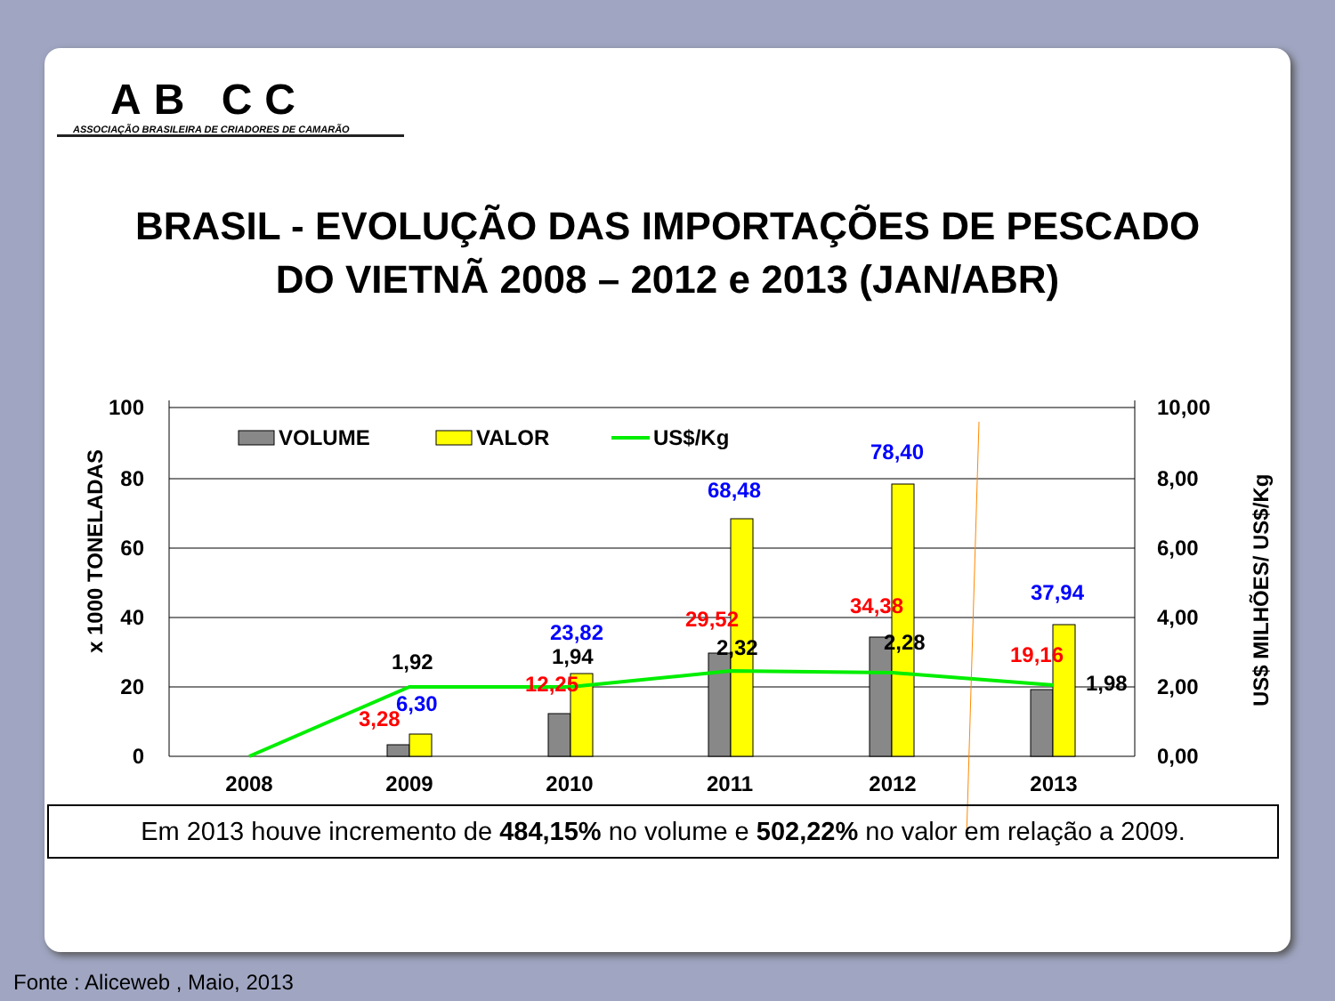AB CC
ASSOCIAÇÃO BRASILEIRA DE CRIADORES DE CAMARÃO
BRASIL - EVOLUÇÃO DAS IMPORTAÇÕES DE PESCADO
DO VIETNÃ 2008 – 2012 e 2013 (JAN/ABR)
100
80
60
40
20
0
10,00
8,00
6,00
4,00
2,00
0,00
x 1000 TONELADAS
US$ MILHÕES/ US$/Kg
2008
2009
2010
2011
2012
2013
VOLUME
VALOR
US$/Kg
6,30
23,82
68,48
78,40
37,94
3,28
12,25
29,52
34,38
19,16
1,92
1,94
2,32
2,28
1,98
Em 2013 houve incremento de 484,15% no volume e 502,22% no valor em relação a 2009.
Fonte : Aliceweb , Maio, 2013